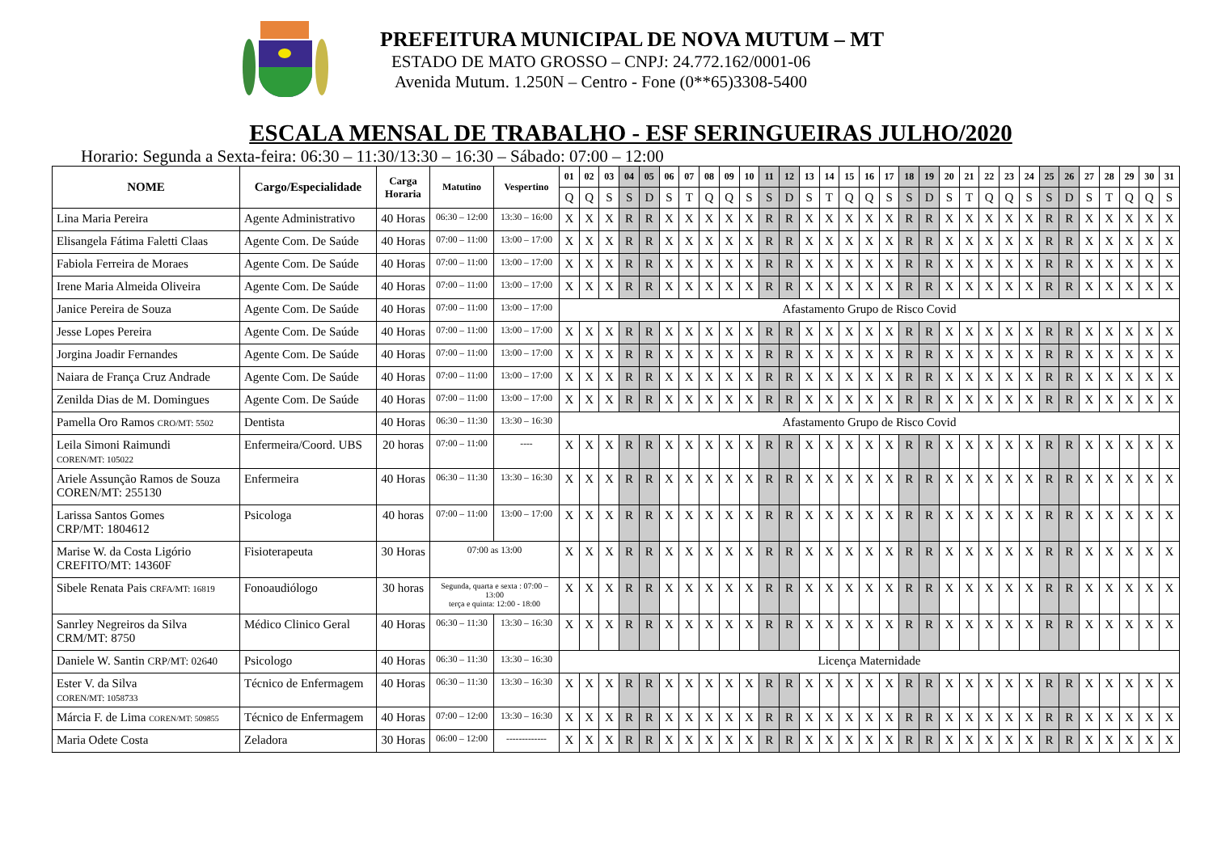PREFEITURA MUNICIPAL DE NOVA MUTUM – MT
ESTADO DE MATO GROSSO – CNPJ: 24.772.162/0001-06
Avenida Mutum. 1.250N – Centro - Fone (0**65)3308-5400
ESCALA MENSAL DE TRABALHO - ESF SERINGUEIRAS JULHO/2020
Horario: Segunda a Sexta-feira: 06:30 – 11:30/13:30 – 16:30 – Sábado: 07:00 – 12:00
| NOME | Cargo/Especialidade | Carga Horaria | Matutino | Vespertino | 01 | 02 | 03 | 04 | 05 | 06 | 07 | 08 | 09 | 10 | 11 | 12 | 13 | 14 | 15 | 16 | 17 | 18 | 19 | 20 | 21 | 22 | 23 | 24 | 25 | 26 | 27 | 28 | 29 | 30 | 31 |
| --- | --- | --- | --- | --- | --- | --- | --- | --- | --- | --- | --- | --- | --- | --- | --- | --- | --- | --- | --- | --- | --- | --- | --- | --- | --- | --- | --- | --- | --- | --- | --- | --- | --- | --- | --- |
| | | | | | Q | Q | S | S | D | S | T | Q | Q | S | S | D | S | T | Q | Q | S | S | D | S | T | Q | Q | S | S | D | S | T | Q | Q | S |
| Lina Maria Pereira | Agente Administrativo | 40 Horas | 06:30 – 12:00 | 13:30 – 16:00 | X | X | X | R | R | X | X | X | X | X | R | R | X | X | X | X | X | R | R | X | X | X | X | X | R | R | X | X | X | X | X |
| Elisangela Fátima Faletti Claas | Agente Com. De Saúde | 40 Horas | 07:00 – 11:00 | 13:00 – 17:00 | X | X | X | R | R | X | X | X | X | X | R | R | X | X | X | X | X | R | R | X | X | X | X | X | R | R | X | X | X | X | X |
| Fabiola Ferreira de Moraes | Agente Com. De Saúde | 40 Horas | 07:00 – 11:00 | 13:00 – 17:00 | X | X | X | R | R | X | X | X | X | X | R | R | X | X | X | X | X | R | R | X | X | X | X | X | R | R | X | X | X | X | X |
| Irene Maria Almeida Oliveira | Agente Com. De Saúde | 40 Horas | 07:00 – 11:00 | 13:00 – 17:00 | X | X | X | R | R | X | X | X | X | X | R | R | X | X | X | X | X | R | R | X | X | X | X | X | R | R | X | X | X | X | X |
| Janice Pereira de Souza | Agente Com. De Saúde | 40 Horas | 07:00 – 11:00 | 13:00 – 17:00 | Afastamento Grupo de Risco Covid | | | | | | | | | | | | | | | | | | | | | | | | | | | | | | |
| Jesse Lopes Pereira | Agente Com. De Saúde | 40 Horas | 07:00 – 11:00 | 13:00 – 17:00 | X | X | X | R | R | X | X | X | X | X | R | R | X | X | X | X | X | R | R | X | X | X | X | X | R | R | X | X | X | X | X |
| Jorgina Joadir Fernandes | Agente Com. De Saúde | 40 Horas | 07:00 – 11:00 | 13:00 – 17:00 | X | X | X | R | R | X | X | X | X | X | R | R | X | X | X | X | X | R | R | X | X | X | X | X | R | R | X | X | X | X | X |
| Naiara de França Cruz Andrade | Agente Com. De Saúde | 40 Horas | 07:00 – 11:00 | 13:00 – 17:00 | X | X | X | R | R | X | X | X | X | X | R | R | X | X | X | X | X | R | R | X | X | X | X | X | R | R | X | X | X | X | X |
| Zenilda Dias de M. Domingues | Agente Com. De Saúde | 40 Horas | 07:00 – 11:00 | 13:00 – 17:00 | X | X | X | R | R | X | X | X | X | X | R | R | X | X | X | X | X | R | R | X | X | X | X | X | R | R | X | X | X | X | X |
| Pamella Oro Ramos CRO/MT: 5502 | Dentista | 40 Horas | 06:30 – 11:30 | 13:30 – 16:30 | Afastamento Grupo de Risco Covid | | | | | | | | | | | | | | | | | | | | | | | | | | | | | | |
| Leila Simoni Raimundi COREN/MT: 105022 | Enfermeira/Coord. UBS | 20 horas | 07:00 – 11:00 | ---- | X | X | X | R | R | X | X | X | X | X | R | R | X | X | X | X | X | R | R | X | X | X | X | X | R | R | X | X | X | X | X |
| Ariele Assunção Ramos de Souza COREN/MT: 255130 | Enfermeira | 40 Horas | 06:30 – 11:30 | 13:30 – 16:30 | X | X | X | R | R | X | X | X | X | X | R | R | X | X | X | X | X | R | R | X | X | X | X | X | R | R | X | X | X | X | X |
| Larissa Santos Gomes CRP/MT: 1804612 | Psicologa | 40 horas | 07:00 – 11:00 | 13:00 – 17:00 | X | X | X | R | R | X | X | X | X | X | R | R | X | X | X | X | X | R | R | X | X | X | X | X | R | R | X | X | X | X | X |
| Marise W. da Costa Ligório CREFITO/MT: 14360F | Fisioterapeuta | 30 Horas | 07:00 as 13:00 | | X | X | X | R | R | X | X | X | X | X | R | R | X | X | X | X | X | R | R | X | X | X | X | X | R | R | X | X | X | X | X |
| Sibele Renata Pais CRFA/MT: 16819 | Fonoaudiólogo | 30 horas | Segunda, quarta e sexta : 07:00 – 13:00 terça e quinta: 12:00 - 18:00 | | X | X | X | R | R | X | X | X | X | X | R | R | X | X | X | X | X | R | R | X | X | X | X | X | R | R | X | X | X | X | X |
| Sanrley Negreiros da Silva CRM/MT: 8750 | Médico Clinico Geral | 40 Horas | 06:30 – 11:30 | 13:30 – 16:30 | X | X | X | R | R | X | X | X | X | X | R | R | X | X | X | X | X | R | R | X | X | X | X | X | R | R | X | X | X | X | X |
| Daniele W. Santin CRP/MT: 02640 | Psicologo | 40 Horas | 06:30 – 11:30 | 13:30 – 16:30 | Licença Maternidade | | | | | | | | | | | | | | | | | | | | | | | | | | | | | | |
| Ester V. da Silva COREN/MT: 1058733 | Técnico de Enfermagem | 40 Horas | 06:30 – 11:30 | 13:30 – 16:30 | X | X | X | R | R | X | X | X | X | X | R | R | X | X | X | X | X | R | R | X | X | X | X | X | R | R | X | X | X | X | X |
| Márcia F. de Lima COREN/MT: 509855 | Técnico de Enfermagem | 40 Horas | 07:00 – 12:00 | 13:30 – 16:30 | X | X | X | R | R | X | X | X | X | X | R | R | X | X | X | X | X | R | R | X | X | X | X | X | R | R | X | X | X | X | X |
| Maria Odete Costa | Zeladora | 30 Horas | 06:00 – 12:00 | ------------- | X | X | X | R | R | X | X | X | X | X | R | R | X | X | X | X | X | R | R | X | X | X | X | X | R | R | X | X | X | X | X |